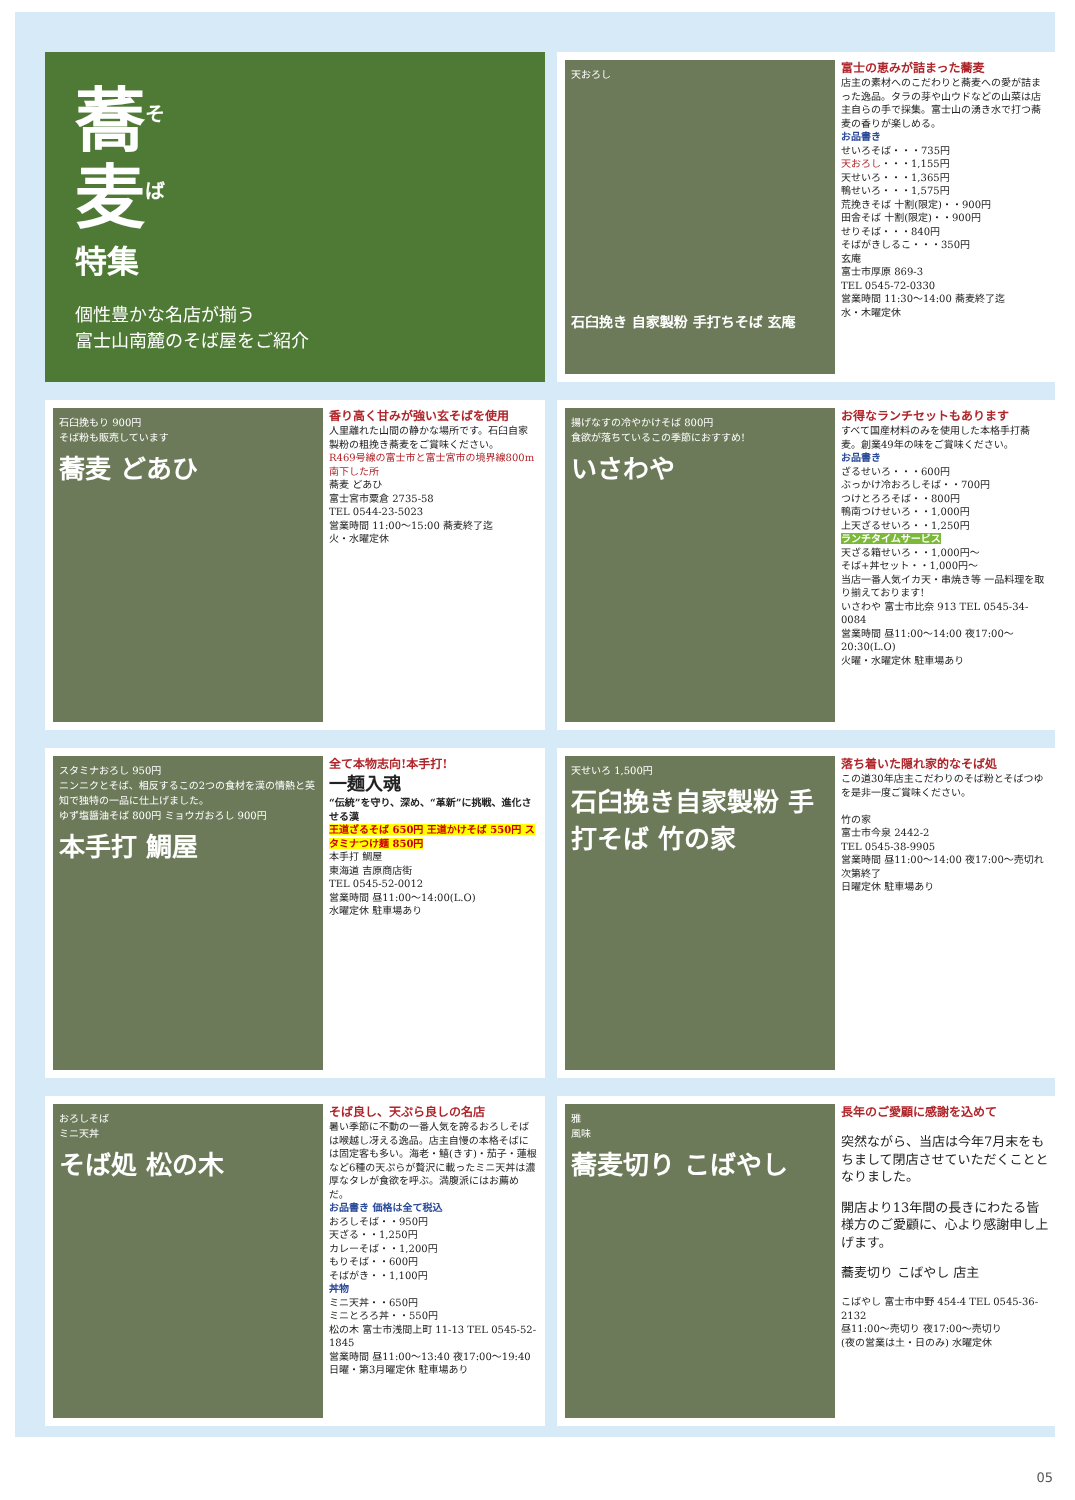蕎<sup>そ</sup>
麦<sup>ば</sup>
特集
個性豊かな名店が揃う
富士山南麓のそば屋をご紹介
天おろし
石臼挽き 自家製粉 手打ちそば 玄庵
富士の恵みが詰まった蕎麦
店主の素材へのこだわりと蕎麦への愛が詰まった逸品。タラの芽や山ウドなどの山菜は店主自らの手で採集。富士山の湧き水で打つ蕎麦の香りが楽しめる。
お品書き
せいろそば・・・735円
天おろし・・・1,155円
天せいろ・・・1,365円
鴨せいろ・・・1,575円
荒挽きそば 十割(限定)・・900円
田舎そば 十割(限定)・・900円
せりそば・・・840円
そばがきしるこ・・・350円
玄庵
富士市厚原 869-3
TEL 0545-72-0330
営業時間 11:30～14:00 蕎麦終了迄
水・木曜定休
石臼挽もり 900円
そば粉も販売しています
蕎麦 どあひ
香り高く甘みが強い玄そばを使用
人里離れた山間の静かな場所です。石臼自家製粉の粗挽き蕎麦をご賞味ください。
R469号線の富士市と富士宮市の境界線800m南下した所
蕎麦 どあひ
富士宮市粟倉 2735-58
TEL 0544-23-5023
営業時間 11:00～15:00 蕎麦終了迄
火・水曜定休
揚げなすの冷やかけそば 800円
食欲が落ちているこの季節におすすめ!
いさわや
お得なランチセットもあります
すべて国産材料のみを使用した本格手打蕎麦。創業49年の味をご賞味ください。
お品書き
ざるせいろ・・・600円
ぶっかけ冷おろしそば・・700円
つけとろろそば・・800円
鴨南つけせいろ・・1,000円
上天ざるせいろ・・1,250円
ランチタイムサービス
天ざる箱せいろ・・1,000円～
そば+丼セット・・1,000円～
当店一番人気イカ天・串焼き等 一品料理を取り揃えております!
いさわや 富士市比奈 913 TEL 0545-34-0084
営業時間 昼11:00～14:00 夜17:00～20:30(L.O)
火曜・水曜定休 駐車場あり
スタミナおろし 950円
ニンニクとそば、相反するこの2つの食材を漢の情熱と英知で独特の一品に仕上げました。
ゆず塩醤油そば 800円 ミョウガおろし 900円
本手打 鯛屋
全て本物志向!本手打!
一麺入魂
“伝統”を守り、深め、“革新”に挑戦、進化させる漢
王道ざるそば 650円 王道かけそば 550円 スタミナつけ麺 850円
本手打 鯛屋
東海道 吉原商店街
TEL 0545-52-0012
営業時間 昼11:00～14:00(L.O)
水曜定休 駐車場あり
天せいろ 1,500円
石臼挽き自家製粉 手打そば 竹の家
落ち着いた隠れ家的なそば処
この道30年店主こだわりのそば粉とそばつゆを是非一度ご賞味ください。
竹の家
富士市今泉 2442-2
TEL 0545-38-9905
営業時間 昼11:00～14:00 夜17:00～売切れ次第終了
日曜定休 駐車場あり
おろしそば
ミニ天丼
そば処 松の木
そば良し、天ぷら良しの名店
暑い季節に不動の一番人気を誇るおろしそばは喉越し冴える逸品。店主自慢の本格そばには固定客も多い。海老・鱚(きす)・茄子・蓮根など6種の天ぷらが贅沢に載ったミニ天丼は濃厚なタレが食欲を呼ぶ。満腹派にはお薦めだ。
お品書き 価格は全て税込
おろしそば・・950円
天ざる・・1,250円
カレーそば・・1,200円
もりそば・・600円
そばがき・・1,100円
丼物
ミニ天丼・・650円
ミニとろろ丼・・550円
松の木 富士市浅間上町 11-13 TEL 0545-52-1845
営業時間 昼11:00～13:40 夜17:00～19:40
日曜・第3月曜定休 駐車場あり
雅
風味
蕎麦切り こばやし
長年のご愛顧に感謝を込めて
突然ながら、当店は今年7月末をもちまして閉店させていただくこととなりました。
開店より13年間の長きにわたる皆様方のご愛顧に、心より感謝申し上げます。
蕎麦切り こばやし 店主
こばやし 富士市中野 454-4 TEL 0545-36-2132
昼11:00～売切り 夜17:00～売切り
(夜の営業は土・日のみ) 水曜定休
05